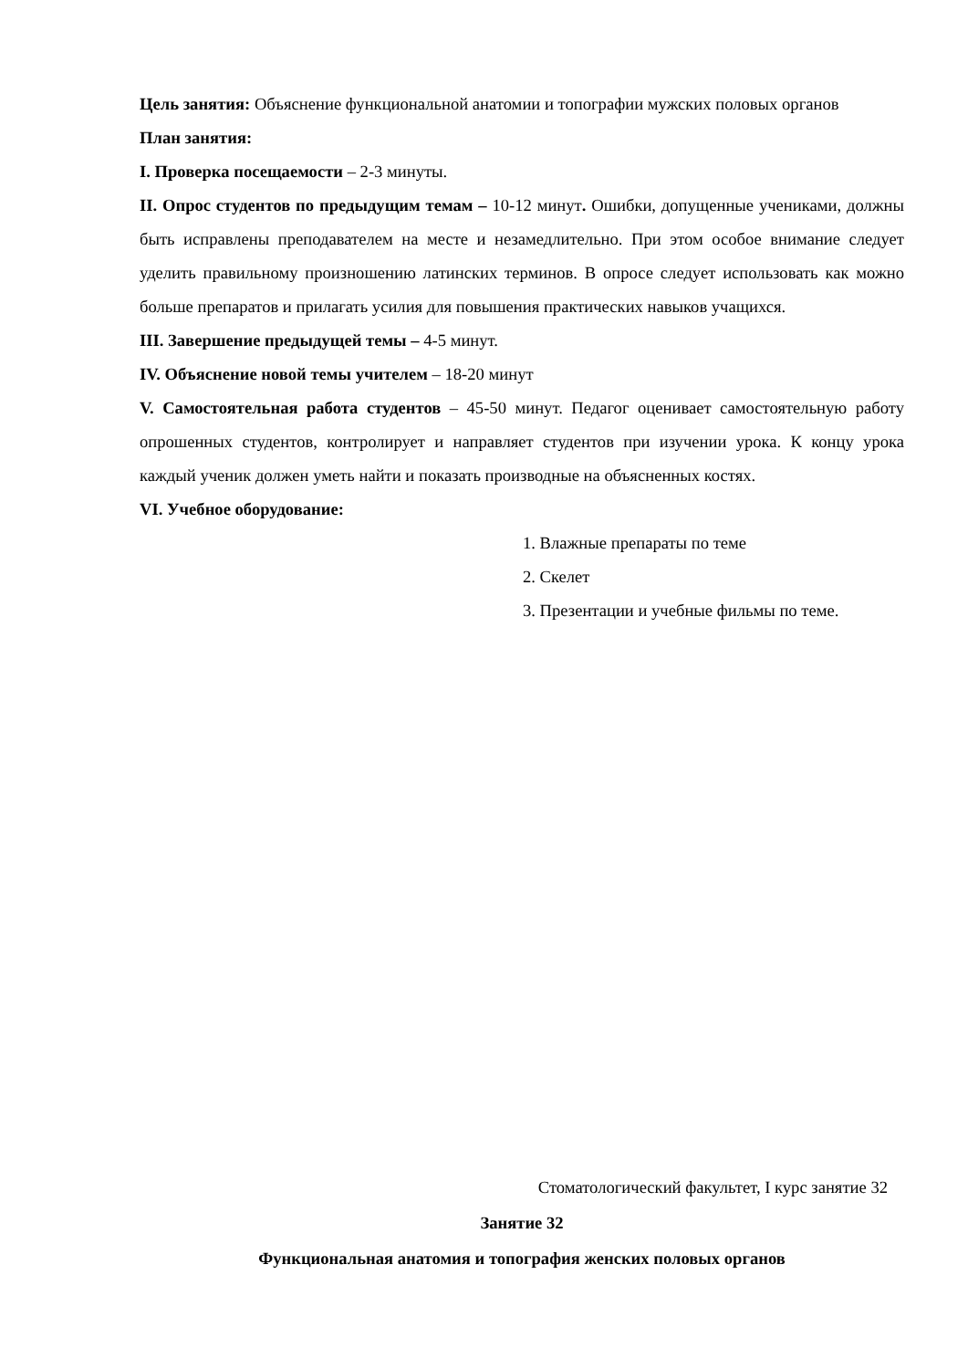Цель занятия: Объяснение функциональной анатомии и топографии мужских половых органов
План занятия:
I. Проверка посещаемости – 2-3 минуты.
II. Опрос студентов по предыдущим темам – 10-12 минут. Ошибки, допущенные учениками, должны быть исправлены преподавателем на месте и незамедлительно. При этом особое внимание следует уделить правильному произношению латинских терминов. В опросе следует использовать как можно больше препаратов и прилагать усилия для повышения практических навыков учащихся.
III. Завершение предыдущей темы – 4-5 минут.
IV. Объяснение новой темы учителем – 18-20 минут
V. Самостоятельная работа студентов – 45-50 минут. Педагог оценивает самостоятельную работу опрошенных студентов, контролирует и направляет студентов при изучении урока. К концу урока каждый ученик должен уметь найти и показать производные на объясненных костях.
VI. Учебное оборудование:
1. Влажные препараты по теме
2. Скелет
3. Презентации и учебные фильмы по теме.
Стоматологический факультет, I курс занятие 32
Занятие 32
Функциональная анатомия и топография женских половых органов